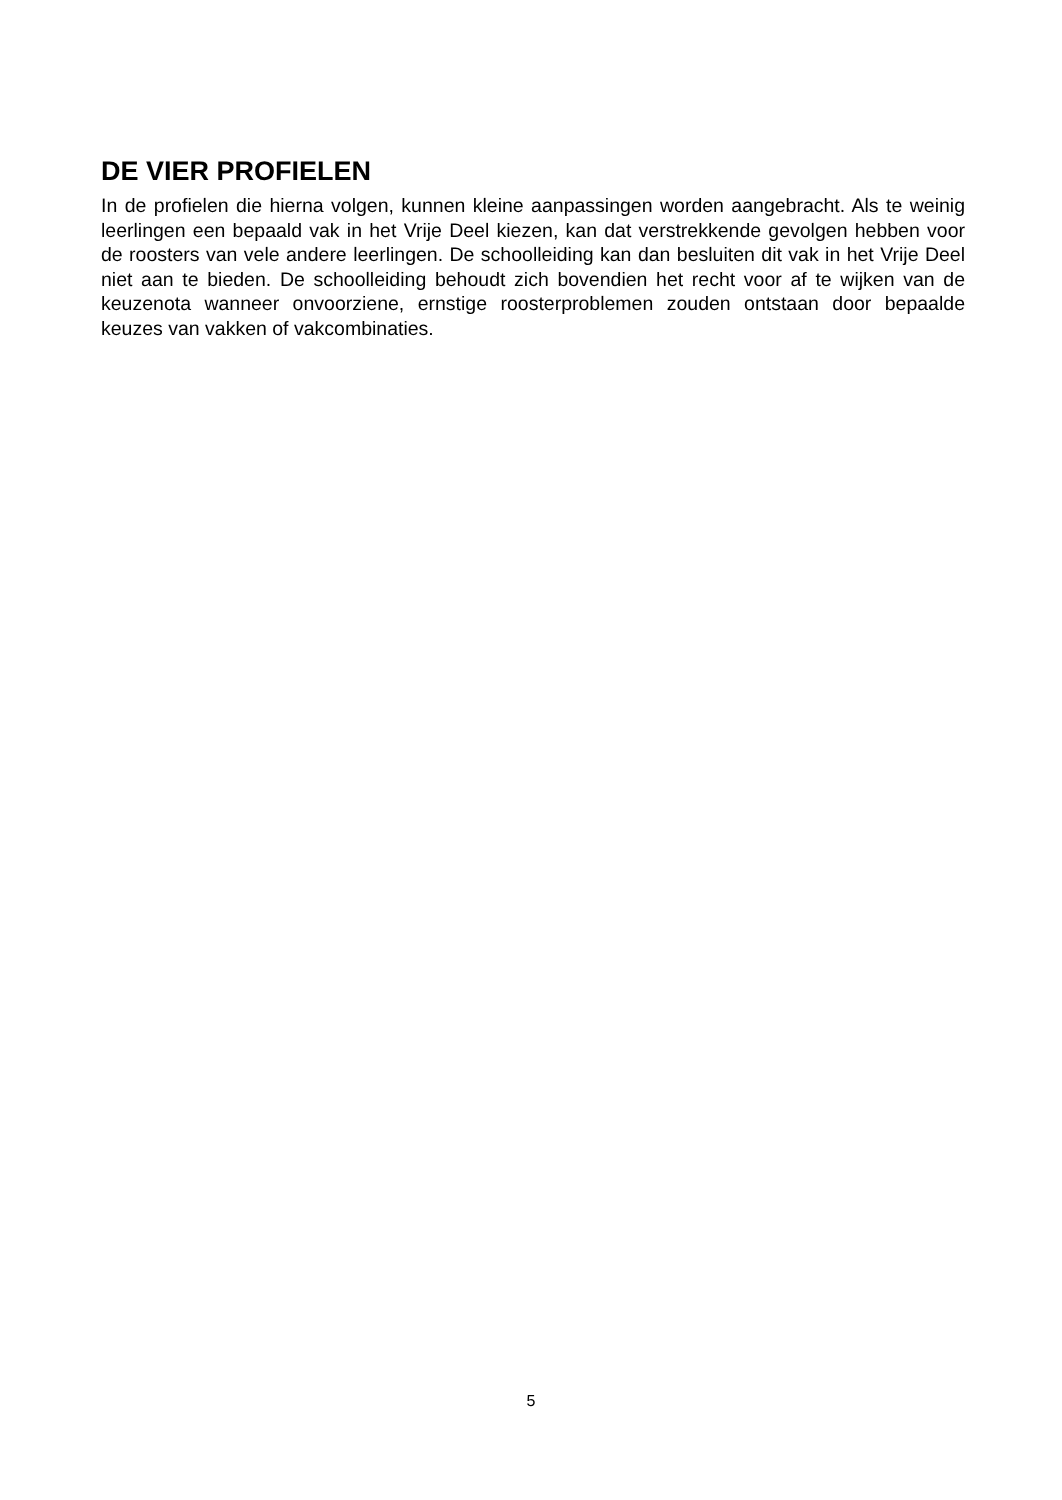DE VIER PROFIELEN
In de profielen die hierna volgen, kunnen kleine aanpassingen worden aangebracht. Als te weinig leerlingen een bepaald vak in het Vrije Deel kiezen, kan dat verstrekkende gevolgen hebben voor de roosters van vele andere leerlingen. De schoolleiding kan dan besluiten dit vak in het Vrije Deel niet aan te bieden. De schoolleiding behoudt zich bovendien het recht voor af te wijken van de keuzenota wanneer onvoorziene, ernstige roosterproblemen zouden ontstaan door bepaalde keuzes van vakken of vakcombinaties.
5